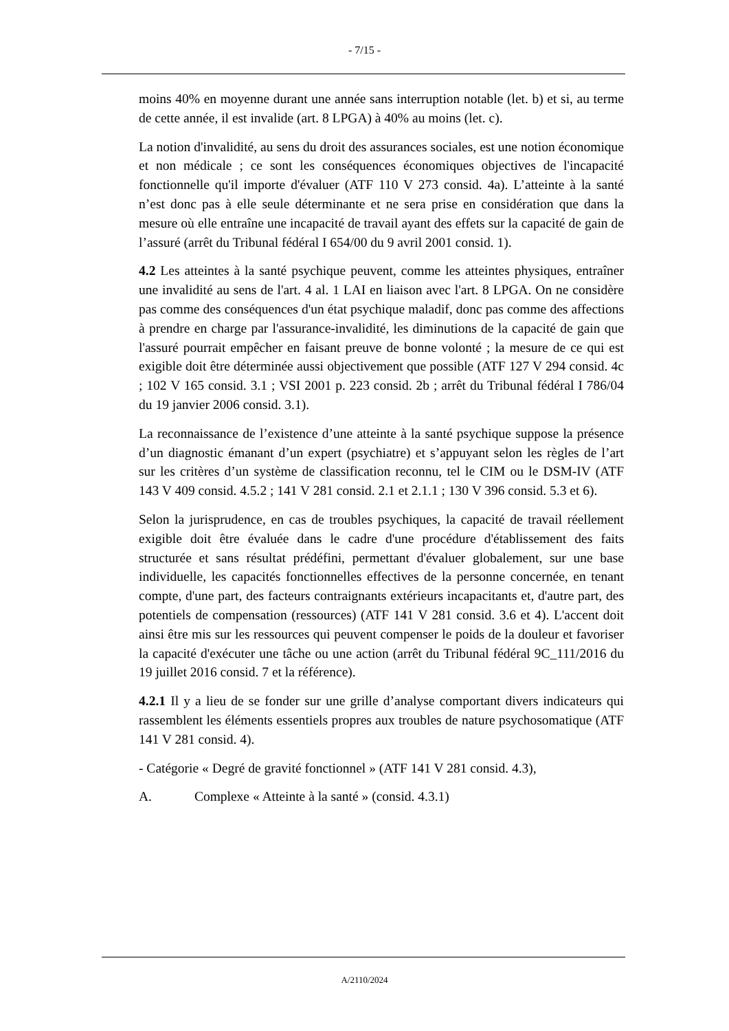- 7/15 -
moins 40% en moyenne durant une année sans interruption notable (let. b) et si, au terme de cette année, il est invalide (art. 8 LPGA) à 40% au moins (let. c).
La notion d'invalidité, au sens du droit des assurances sociales, est une notion économique et non médicale ; ce sont les conséquences économiques objectives de l'incapacité fonctionnelle qu'il importe d'évaluer (ATF 110 V 273 consid. 4a). L’atteinte à la santé n’est donc pas à elle seule déterminante et ne sera prise en considération que dans la mesure où elle entraîne une incapacité de travail ayant des effets sur la capacité de gain de l’assuré (arrêt du Tribunal fédéral I 654/00 du 9 avril 2001 consid. 1).
4.2 Les atteintes à la santé psychique peuvent, comme les atteintes physiques, entraîner une invalidité au sens de l'art. 4 al. 1 LAI en liaison avec l'art. 8 LPGA. On ne considère pas comme des conséquences d'un état psychique maladif, donc pas comme des affections à prendre en charge par l'assurance-invalidité, les diminutions de la capacité de gain que l'assuré pourrait empêcher en faisant preuve de bonne volonté ; la mesure de ce qui est exigible doit être déterminée aussi objectivement que possible (ATF 127 V 294 consid. 4c ; 102 V 165 consid. 3.1 ; VSI 2001 p. 223 consid. 2b ; arrêt du Tribunal fédéral I 786/04 du 19 janvier 2006 consid. 3.1).
La reconnaissance de l’existence d’une atteinte à la santé psychique suppose la présence d’un diagnostic émanant d’un expert (psychiatre) et s’appuyant selon les règles de l’art sur les critères d’un système de classification reconnu, tel le CIM ou le DSM-IV (ATF 143 V 409 consid. 4.5.2 ; 141 V 281 consid. 2.1 et 2.1.1 ; 130 V 396 consid. 5.3 et 6).
Selon la jurisprudence, en cas de troubles psychiques, la capacité de travail réellement exigible doit être évaluée dans le cadre d'une procédure d'établissement des faits structurée et sans résultat prédéfini, permettant d'évaluer globalement, sur une base individuelle, les capacités fonctionnelles effectives de la personne concernée, en tenant compte, d'une part, des facteurs contraignants extérieurs incapacitants et, d'autre part, des potentiels de compensation (ressources) (ATF 141 V 281 consid. 3.6 et 4). L'accent doit ainsi être mis sur les ressources qui peuvent compenser le poids de la douleur et favoriser la capacité d'exécuter une tâche ou une action (arrêt du Tribunal fédéral 9C_111/2016 du 19 juillet 2016 consid. 7 et la référence).
4.2.1 Il y a lieu de se fonder sur une grille d’analyse comportant divers indicateurs qui rassemblent les éléments essentiels propres aux troubles de nature psychosomatique (ATF 141 V 281 consid. 4).
- Catégorie « Degré de gravité fonctionnel » (ATF 141 V 281 consid. 4.3),
A. Complexe « Atteinte à la santé » (consid. 4.3.1)
A/2110/2024